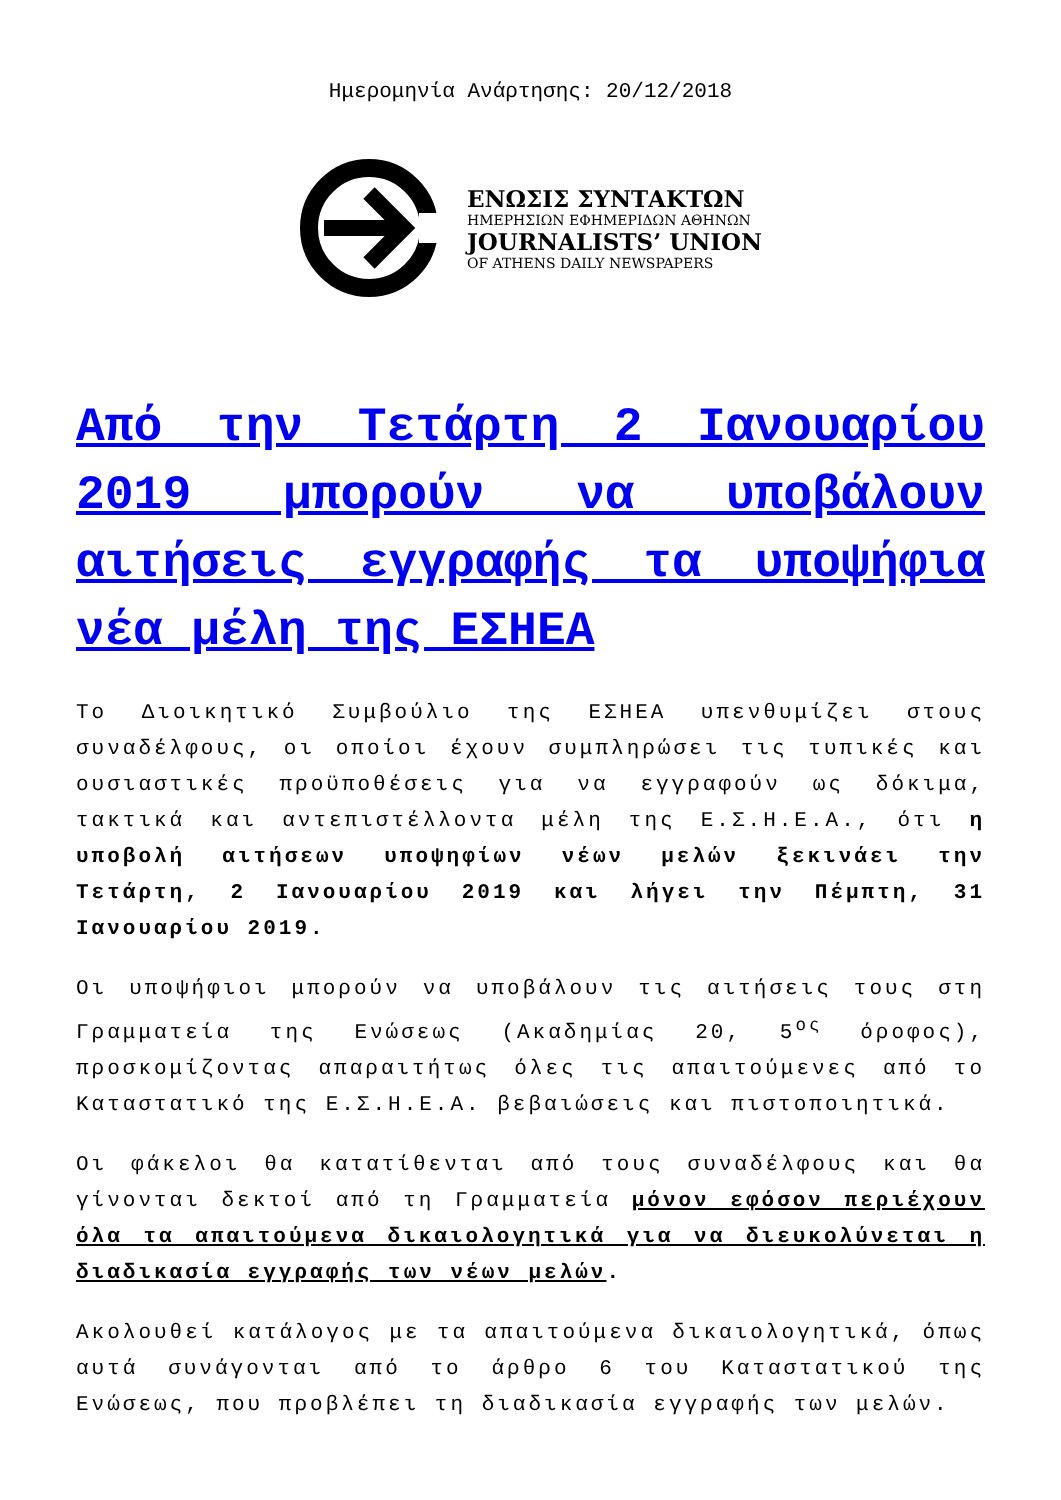Ημερομηνία Ανάρτησης: 20/12/2018
ΕΝΩΣΙΣ ΣΥΝΤΑΚΤΩΝ
ΗΜΕΡΗΣΙΩΝ ΕΦΗΜΕΡΙΔΩΝ ΑΘΗΝΩΝ
JOURNALISTS’ UNION
OF ATHENS DAILY NEWSPAPERS
Από την Τετάρτη 2 Ιανουαρίου 2019 μπορούν να υποβάλουν αιτήσεις εγγραφής τα υποψήφια νέα μέλη της ΕΣΗΕΑ
Το Διοικητικό Συμβούλιο της ΕΣΗΕΑ υπενθυμίζει στους συναδέλφους, οι οποίοι έχουν συμπληρώσει τις τυπικές και ουσιαστικές προϋποθέσεις για να εγγραφούν ως δόκιμα, τακτικά και αντεπιστέλλοντα μέλη της Ε.Σ.Η.Ε.Α., ότι η υποβολή αιτήσεων υποψηφίων νέων μελών ξεκινάει την Τετάρτη, 2 Ιανουαρίου 2019 και λήγει την Πέμπτη, 31 Ιανουαρίου 2019.
Οι υποψήφιοι μπορούν να υποβάλουν τις αιτήσεις τους στη Γραμματεία της Ενώσεως (Ακαδημίας 20, 5<sup>ος</sup> όροφος), προσκομίζοντας απαραιτήτως όλες τις απαιτούμενες από το Καταστατικό της Ε.Σ.Η.Ε.Α. βεβαιώσεις και πιστοποιητικά.
Οι φάκελοι θα κατατίθενται από τους συναδέλφους και θα γίνονται δεκτοί από τη Γραμματεία μόνον εφόσον περιέχουν όλα τα απαιτούμενα δικαιολογητικά για να διευκολύνεται η διαδικασία εγγραφής των νέων μελών.
Ακολουθεί κατάλογος με τα απαιτούμενα δικαιολογητικά, όπως αυτά συνάγονται από το άρθρο 6 του Καταστατικού της Ενώσεως, που προβλέπει τη διαδικασία εγγραφής των μελών.